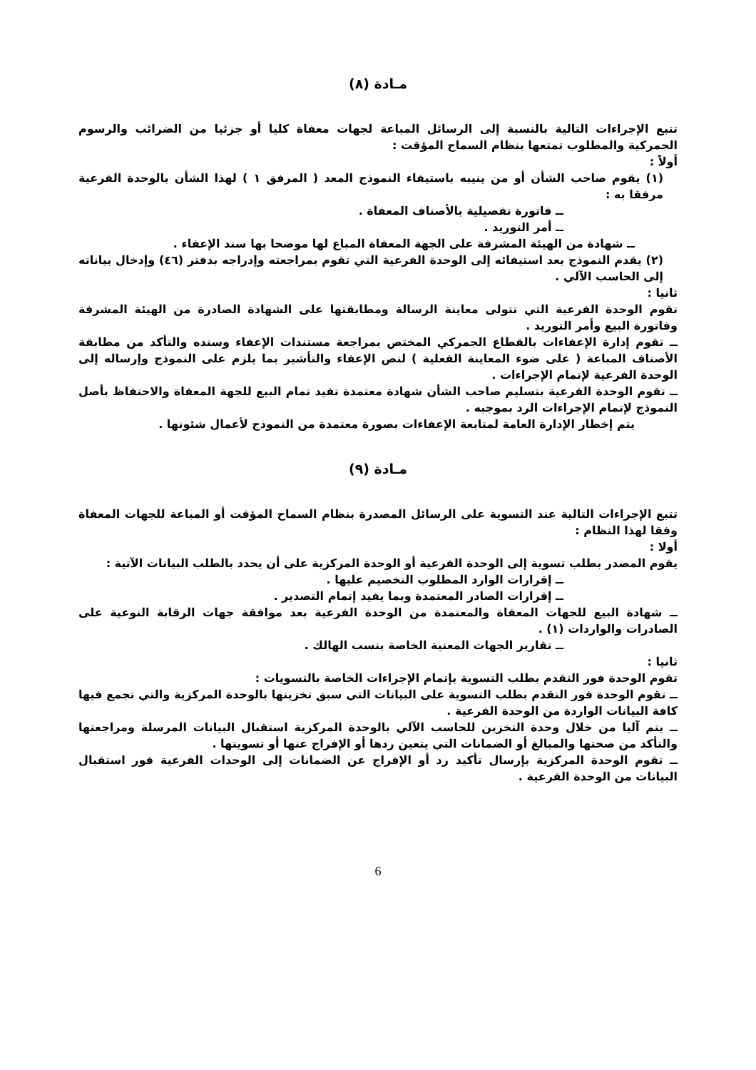مـادة (٨)
تتبع الإجراءات التالية بالنسبة إلى الرسائل المباعة لجهات معفاة كليا أو جزئيا من الضرائب والرسوم الجمركية والمطلوب تمتعها بنظام السماح المؤقت :
أولاً :
(١) يقوم صاحب الشأن أو من ينيبه باستيفاء النموذج المعد ( المرفق ١ ) لهذا الشأن بالوحدة الفرعية مرفقا به :
ــ فاتورة تفصيلية بالأصناف المعفاة .
ــ أمر التوريد .
ــ شهادة من الهيئة المشرفة على الجهة المعفاة المباع لها موضحا بها سند الإعفاء .
(٢) يقدم النموذج بعد استيفائه إلى الوحدة الفرعية التي تقوم بمراجعته وإدراجه بدفتر (٤٦) وإدخال بياناته إلى الحاسب الآلي .
ثانيا :
تقوم الوحدة الفرعية التي تتولى معاينة الرسالة ومطابقتها على الشهادة الصادرة من الهيئة المشرفة وفاتورة البيع وأمر التوريد .
ــ تقوم إدارة الإعفاءات بالقطاع الجمركي المختص بمراجعة مستندات الإعفاء وسنده والتأكد من مطابقة الأصناف المباعة ( على ضوء المعاينة الفعلية ) لنص الإعفاء والتأشير بما يلزم على النموذج وإرساله إلى الوحدة الفرعية لإتمام الإجراءات .
ــ تقوم الوحدة الفرعية بتسليم صاحب الشأن شهادة معتمدة تفيد تمام البيع للجهة المعفاة والاحتفاظ بأصل النموذج لإتمام الإجراءات الرد بموجبه .
يتم إخطار الإدارة العامة لمتابعة الإعفاءات بصورة معتمدة من النموذج لأعمال شئونها .
مـادة (٩)
تتبع الإجراءات التالية عند التسوية على الرسائل المصدرة بنظام السماح المؤقت أو المباعة للجهات المعفاة وفقا لهذا النظام :
أولا :
يقوم المصدر بطلب تسوية إلى الوحدة الفرعية أو الوحدة المركزية على أن يحدد بالطلب البيانات الآتية :
ــ إقرارات الوارد المطلوب التخصيم عليها .
ــ إقرارات الصادر المعتمدة وبما يفيد إتمام التصدير .
ــ شهادة البيع للجهات المعفاة والمعتمدة من الوحدة الفرعية بعد موافقة جهات الرقابة النوعية على الصادرات والواردات (١) .
ــ تقارير الجهات المعنية الخاصة بنسب الهالك .
ثانيا :
تقوم الوحدة فور التقدم بطلب التسوية بإتمام الإجراءات الخاصة بالتسويات :
ــ تقوم الوحدة فور التقدم بطلب التسوية على البيانات التي سبق تخزينها بالوحدة المركزية والتي تجمع فيها كافة البيانات الواردة من الوحدة الفرعية .
ــ يتم آليا من خلال وحدة التخزين للحاسب الآلي بالوحدة المركزية استقبال البيانات المرسلة ومراجعتها والتأكد من صحتها والمبالغ أو الضمانات التي يتعين ردها أو الإفراج عنها أو تسويتها .
ــ تقوم الوحدة المركزية بإرسال تأكيد رد أو الإفراج عن الضمانات إلى الوحدات الفرعية فور استقبال البيانات من الوحدة الفرعية .
6